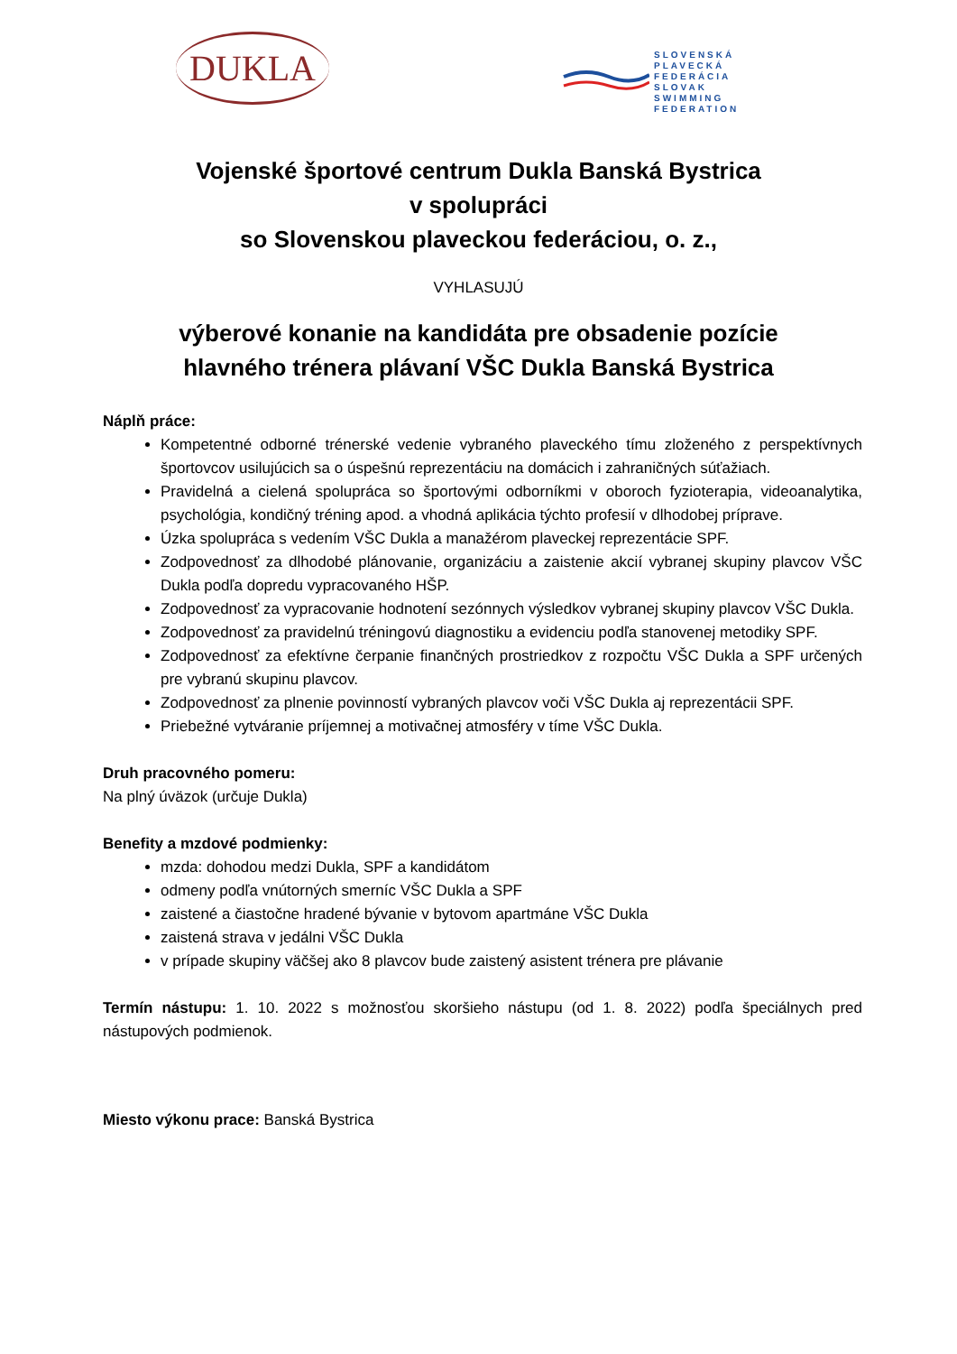DUKLA
SLOVENSKÁ
PLAVECKÁ FEDERÁCIA
SLOVAK SWIMMING
FEDERATION
Vojenské športové centrum Dukla Banská Bystrica
v spolupráci
so Slovenskou plaveckou federáciou, o. z.,
VYHLASUJÚ
výberové konanie na kandidáta pre obsadenie pozície
hlavného trénera plávaní VŠC Dukla Banská Bystrica
Náplň práce:
Kompetentné odborné trénerské vedenie vybraného plaveckého tímu zloženého z perspektívnych športovcov usilujúcich sa o úspešnú reprezentáciu na domácich i zahraničných súťažiach.
Pravidelná a cielená spolupráca so športovými odborníkmi v oboroch fyzioterapia, videoanalytika, psychológia, kondičný tréning apod. a vhodná aplikácia týchto profesií v dlhodobej príprave.
Úzka spolupráca s vedením VŠC Dukla a manažérom plaveckej reprezentácie SPF.
Zodpovednosť za dlhodobé plánovanie, organizáciu a zaistenie akcií vybranej skupiny plavcov VŠC Dukla podľa dopredu vypracovaného HŠP.
Zodpovednosť za vypracovanie hodnotení sezónnych výsledkov vybranej skupiny plavcov VŠC Dukla.
Zodpovednosť za pravidelnú tréningovú diagnostiku a evidenciu podľa stanovenej metodiky SPF.
Zodpovednosť za efektívne čerpanie finančných prostriedkov z rozpočtu VŠC Dukla a SPF určených pre vybranú skupinu plavcov.
Zodpovednosť za plnenie povinností vybraných plavcov voči VŠC Dukla aj reprezentácii SPF.
Priebežné vytváranie príjemnej a motivačnej atmosféry v tíme VŠC Dukla.
Druh pracovného pomeru:
Na plný úväzok (určuje Dukla)
Benefity a mzdové podmienky:
mzda: dohodou medzi Dukla, SPF a kandidátom
odmeny podľa vnútorných smerníc VŠC Dukla a SPF
zaistené a čiastočne hradené bývanie v bytovom apartmáne VŠC Dukla
zaistená strava v jedálni VŠC Dukla
v prípade skupiny väčšej ako 8 plavcov bude zaistený asistent trénera pre plávanie
Termín nástupu: 1. 10. 2022 s možnosťou skoršieho nástupu (od 1. 8. 2022) podľa špeciálnych pred nástupových podmienok.
Miesto výkonu prace: Banská Bystrica